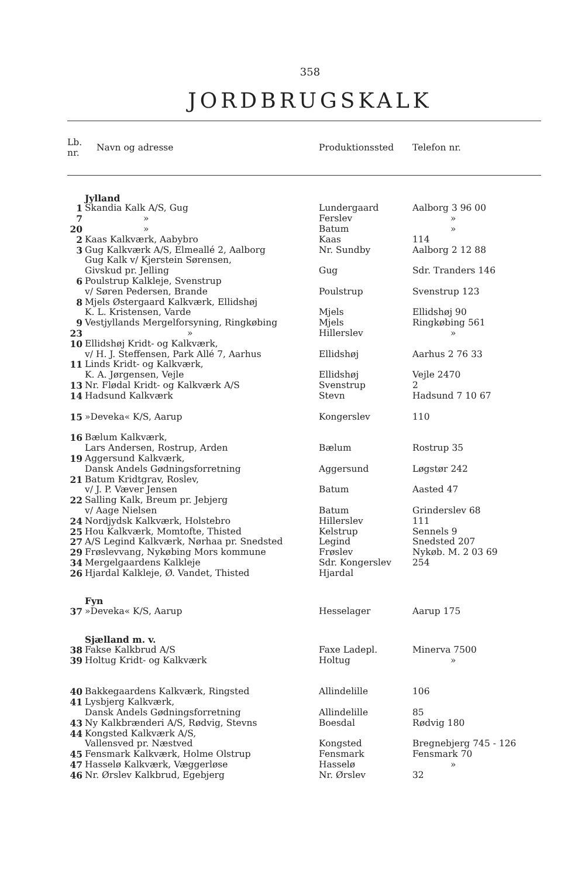358
JORDBRUGSKALK
| Lb. nr. | Navn og adresse | Produktionssted | Telefon nr. |
| --- | --- | --- | --- |
| | Jylland | | |
| 1 | Skandia Kalk A/S, Gug | Lundergaard | Aalborg 3 96 00 |
| 7 | » | Ferslev | » |
| 20 | » | Batum | » |
| 2 | Kaas Kalkværk, Aabybro | Kaas | 114 |
| 3 | Gug Kalkværk A/S, Elmeallé 2, Aalborg | Nr. Sundby | Aalborg 2 12 88 |
| | Gug Kalk v/ Kjerstein Sørensen, Givskud pr. Jelling | Gug | Sdr. Tranders 146 |
| 6 | Poulstrup Kalkleje, Svenstrup v/ Søren Pedersen, Brande | Poulstrup | Svenstrup 123 |
| 8 | Mjels Østergaard Kalkværk, Ellidshøj K. L. Kristensen, Varde | Mjels | Ellidshøj 90 |
| 9 | Vestjyllands Mergelforsyning, Ringkøbing | Mjels | Ringkøbing 561 |
| 23 | » | Hillerslev | » |
| 10 | Ellidshøj Kridt- og Kalkværk, v/ H. J. Steffensen, Park Allé 7, Aarhus | Ellidshøj | Aarhus 2 76 33 |
| 11 | Linds Kridt- og Kalkværk, K. A. Jørgensen, Vejle | Ellidshøj | Vejle 2470 |
| 13 | Nr. Flødal Kridt- og Kalkværk A/S | Svenstrup | 2 |
| 14 | Hadsund Kalkværk | Stevn | Hadsund 7 10 67 |
| 15 | »Deveka« K/S, Aarup | Kongerslev | 110 |
| 16 | Bælum Kalkværk, Lars Andersen, Rostrup, Arden | Bælum | Rostrup 35 |
| 19 | Aggersund Kalkværk, Dansk Andels Gødningsforretning | Aggersund | Løgstør 242 |
| 21 | Batum Kridtgrav, Roslev, v/ J. P. Væver Jensen | Batum | Aasted 47 |
| 22 | Salling Kalk, Breum pr. Jebjerg v/ Aage Nielsen | Batum | Grinderslev 68 |
| 24 | Nordjydsk Kalkværk, Holstebro | Hillerslev | 111 |
| 25 | Hou Kalkværk, Momtofte, Thisted | Kelstrup | Sennels 9 |
| 27 | A/S Legind Kalkværk, Nørhaa pr. Snedsted | Legind | Snedsted 207 |
| 29 | Frøslevvang, Nykøbing Mors kommune | Frøslev | Nykøb. M. 2 03 69 |
| 34 | Mergelgaardens Kalkleje | Sdr. Kongerslev | 254 |
| 26 | Hjardal Kalkleje, Ø. Vandet, Thisted | Hjardal | |
| | Fyn | | |
| 37 | »Deveka« K/S, Aarup | Hesselager | Aarup 175 |
| | Sjælland m. v. | | |
| 38 | Fakse Kalkbrud A/S | Faxe Ladepl. | Minerva 7500 |
| 39 | Holtug Kridt- og Kalkværk | Holtug | » |
| 40 | Bakkegaardens Kalkværk, Ringsted | Allindelille | 106 |
| 41 | Lysbjerg Kalkværk, Dansk Andels Gødningsforretning | Allindelille | 85 |
| 43 | Ny Kalkbrænderi A/S, Rødvig, Stevns | Boesdal | Rødvig 180 |
| 44 | Kongsted Kalkværk A/S, Vallensved pr. Næstved | Kongsted | Bregnebjerg 745 - 126 |
| 45 | Fensmark Kalkværk, Holme Olstrup | Fensmark | Fensmark 70 |
| 47 | Hasselø Kalkværk, Væggerløse | Hasselø | » |
| 46 | Nr. Ørslev Kalkbrud, Egebjerg | Nr. Ørslev | 32 |